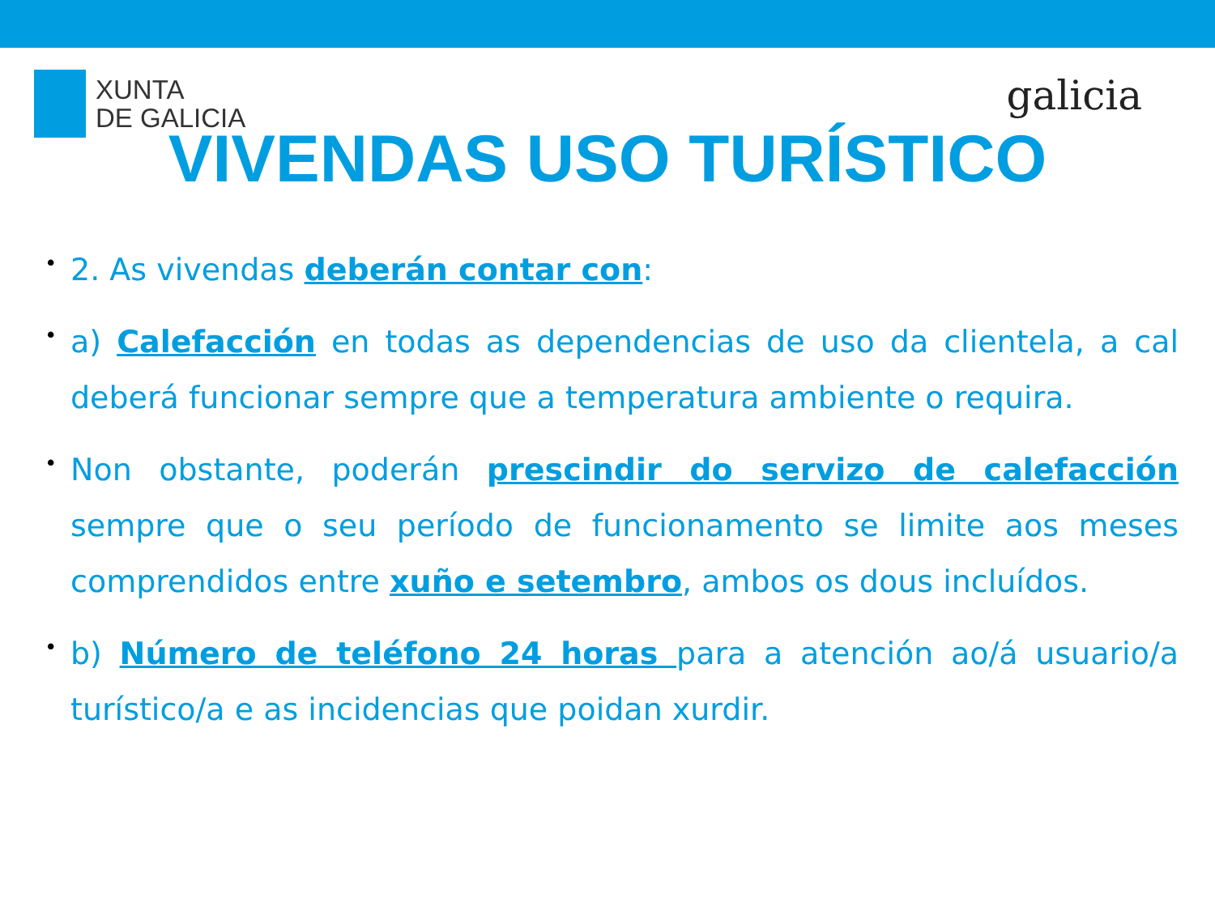XUNTA
DE GALICIA
galicia
VIVENDAS USO TURÍSTICO
• 2. As vivendas deberán contar con:
• a) Calefacción en todas as dependencias de uso da clientela, a cal deberá funcionar sempre que a temperatura ambiente o requira.
• Non obstante, poderán prescindir do servizo de calefacción sempre que o seu período de funcionamento se limite aos meses comprendidos entre xuño e setembro, ambos os dous incluídos.
• b) Número de teléfono 24 horas para a atención ao/á usuario/a turístico/a e as incidencias que poidan xurdir.